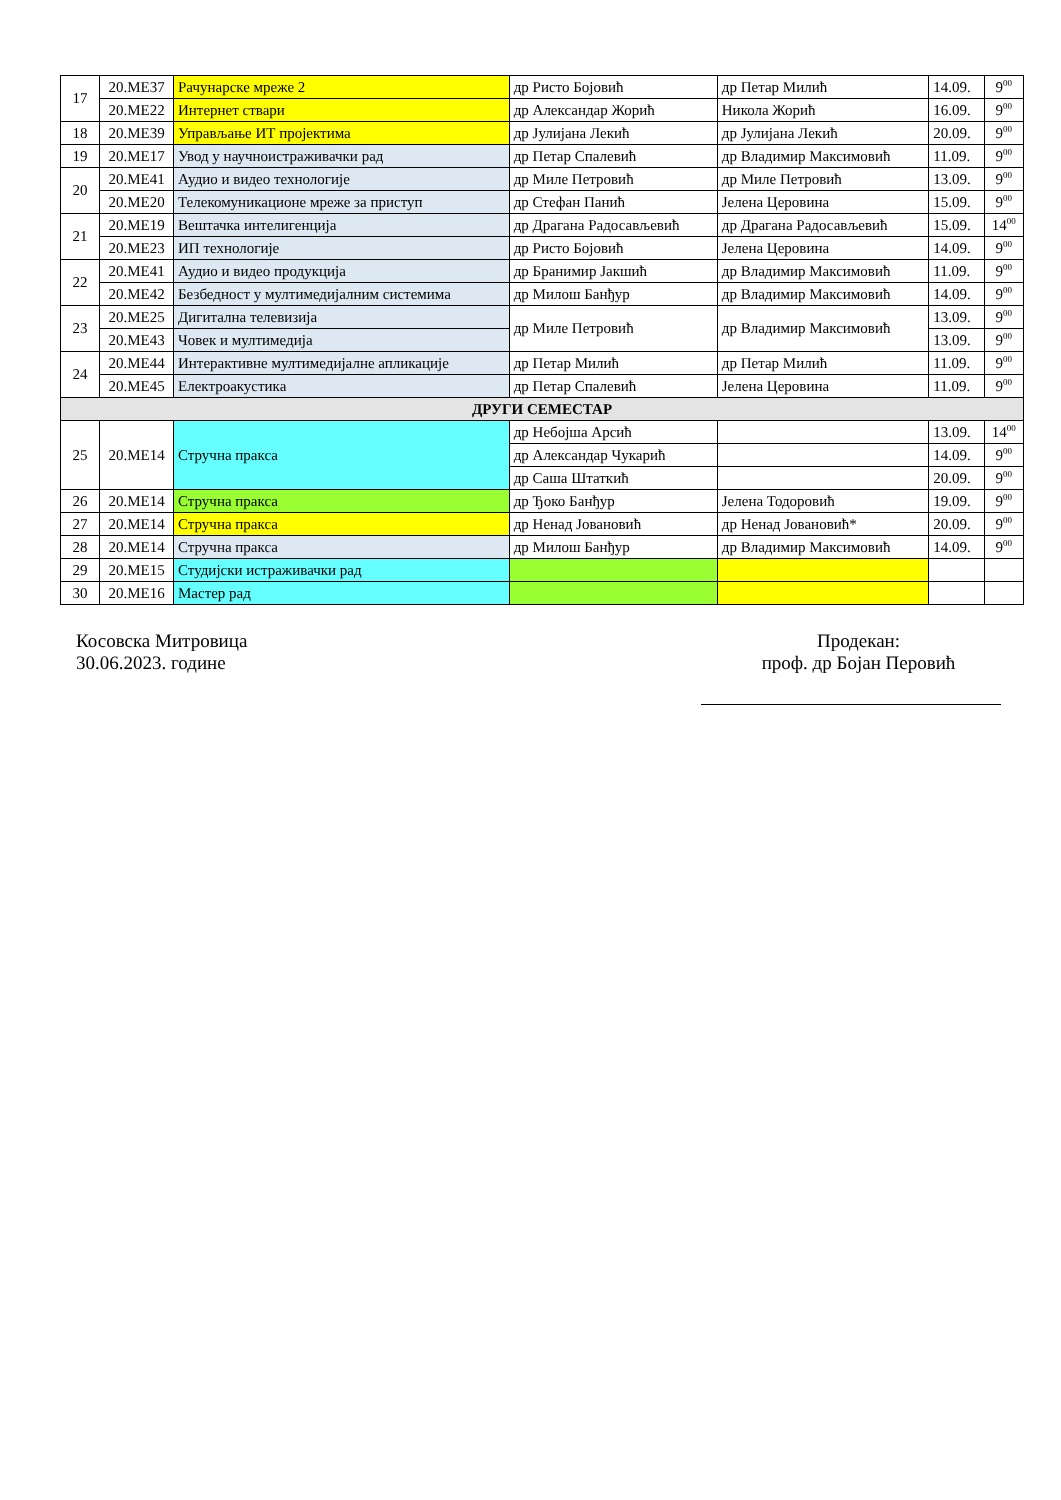| 17 | 20.МЕ37 | Рачунарске мреже 2 | др Ристо Бојовић | др Петар Милић | 14.09. | 9<sup>00</sup> |
| | 20.МЕ22 | Интернет ствари | др Александар Жорић | Никола Жорић | 16.09. | 9<sup>00</sup> |
| 18 | 20.МЕ39 | Управљање ИТ пројектима | др Јулијана Лекић | др Јулијана Лекић | 20.09. | 9<sup>00</sup> |
| 19 | 20.МЕ17 | Увод у научноистраживачки рад | др Петар Спалевић | др Владимир Максимовић | 11.09. | 9<sup>00</sup> |
| 20 | 20.МЕ41 | Аудио и видео технологије | др Миле Петровић | др Миле Петровић | 13.09. | 9<sup>00</sup> |
| | 20.МЕ20 | Телекомуникационе мреже за приступ | др Стефан Панић | Јелена Церовина | 15.09. | 9<sup>00</sup> |
| 21 | 20.МЕ19 | Вештачка интелигенција | др Драгана Радосављевић | др Драгана Радосављевић | 15.09. | 14<sup>00</sup> |
| | 20.МЕ23 | ИП технологије | др Ристо Бојовић | Јелена Церовина | 14.09. | 9<sup>00</sup> |
| 22 | 20.МЕ41 | Аудио и видео продукција | др Бранимир Јакшић | др Владимир Максимовић | 11.09. | 9<sup>00</sup> |
| | 20.МЕ42 | Безбедност у мултимедијалним системима | др Милош Банђур | др Владимир Максимовић | 14.09. | 9<sup>00</sup> |
| 23 | 20.МЕ25 | Дигитална телевизија | др Миле Петровић | др Владимир Максимовић | 13.09. | 9<sup>00</sup> |
| | 20.МЕ43 | Човек и мултимедија | | | 13.09. | 9<sup>00</sup> |
| 24 | 20.МЕ44 | Интерактивне мултимедијалне апликације | др Петар Милић | др Петар Милић | 11.09. | 9<sup>00</sup> |
| | 20.МЕ45 | Електроакустика | др Петар Спалевић | Јелена Церовина | 11.09. | 9<sup>00</sup> |
| ДРУГИ СЕМЕСТАР | | | | | | |
| 25 | 20.МЕ14 | Стручна пракса | др Небојша Арсић | | 13.09. | 14<sup>00</sup> |
| | | | др Александар Чукарић | | 14.09. | 9<sup>00</sup> |
| | | | др Саша Штаткић | | 20.09. | 9<sup>00</sup> |
| 26 | 20.МЕ14 | Стручна пракса | др Ђоко Банђур | Јелена Тодоровић | 19.09. | 9<sup>00</sup> |
| 27 | 20.МЕ14 | Стручна пракса | др Ненад Јовановић | др Ненад Јовановић* | 20.09. | 9<sup>00</sup> |
| 28 | 20.МЕ14 | Стручна пракса | др Милош Банђур | др Владимир Максимовић | 14.09. | 9<sup>00</sup> |
| 29 | 20.МЕ15 | Студијски истраживачки рад | | | | |
| 30 | 20.МЕ16 | Мастер рад | | | | |
Косовска Митровица
30.06.2023. године
Продекан:
проф. др Бојан Перовић